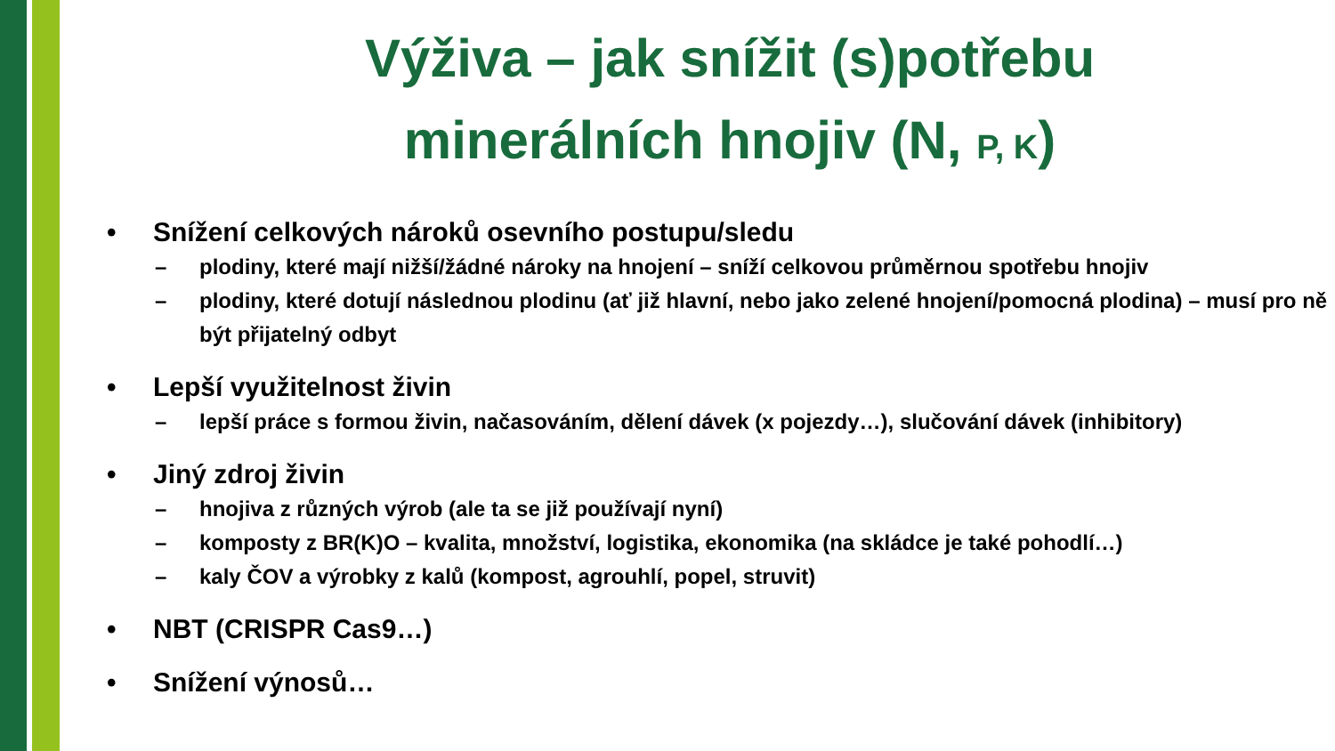Výživa – jak snížit (s)potřebu
minerálních hnojiv (N, P, K)
• Snížení celkových nároků osevního postupu/sledu
– plodiny, které mají nižší/žádné nároky na hnojení – sníží celkovou průměrnou spotřebu hnojiv
– plodiny, které dotují následnou plodinu (ať již hlavní, nebo jako zelené hnojení/pomocná plodina) – musí pro ně být přijatelný odbyt
• Lepší využitelnost živin
– lepší práce s formou živin, načasováním, dělení dávek (x pojezdy…), slučování dávek (inhibitory)
• Jiný zdroj živin
– hnojiva z různých výrob (ale ta se již používají nyní)
– komposty z BR(K)O – kvalita, množství, logistika, ekonomika (na skládce je také pohodlí…)
– kaly ČOV a výrobky z kalů (kompost, agrouhlí, popel, struvit)
• NBT (CRISPR Cas9…)
• Snížení výnosů…